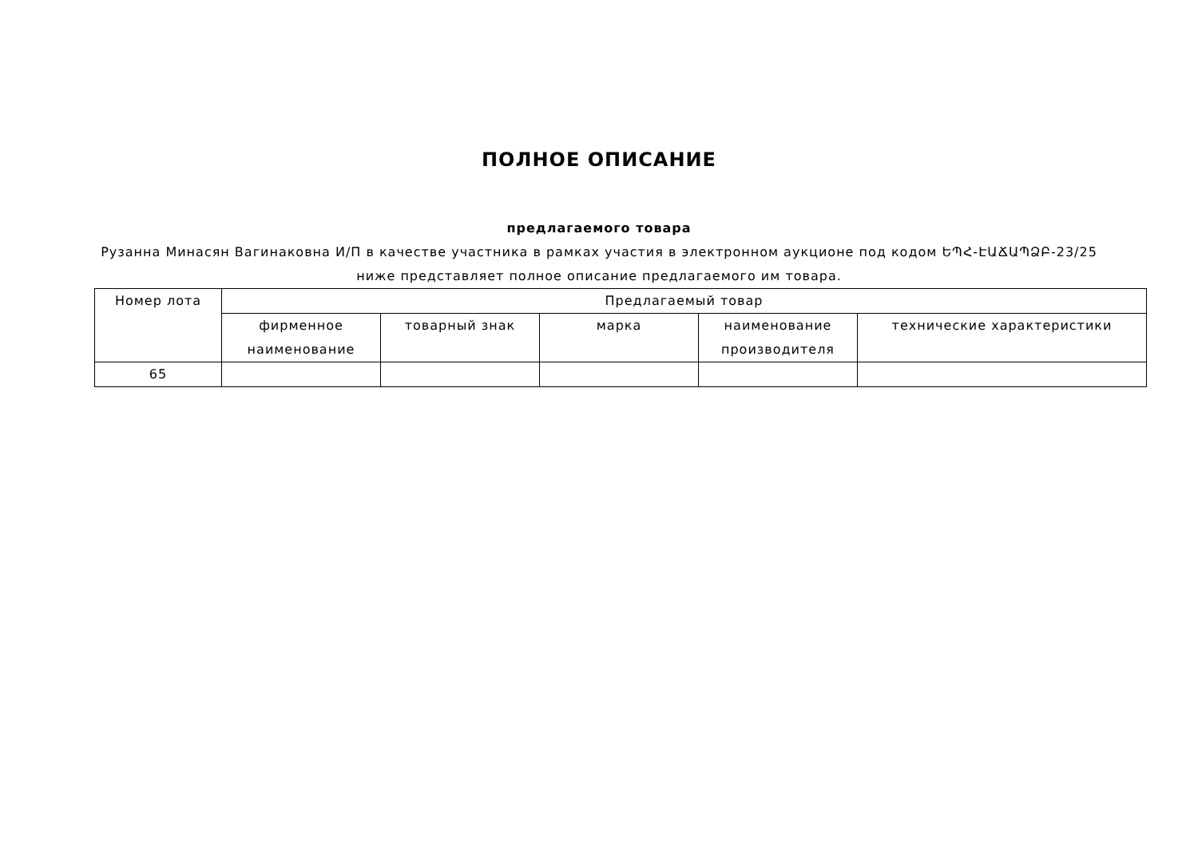ПОЛНОЕ ОПИСАНИЕ
предлагаемого товара
Рузанна Минасян Вагинаковна И/П в качестве участника в рамках участия в электронном аукционе под кодом ԵՊՀ-ԷԱՃԱՊՁԲ-23/25 ниже представляет полное описание предлагаемого им товара.
| Номер лота | Предлагаемый товар | | | | |
| --- | --- | --- | --- | --- | --- |
| | фирменное наименование | товарный знак | марка | наименование производителя | технические характеристики |
| 65 | | | | | |